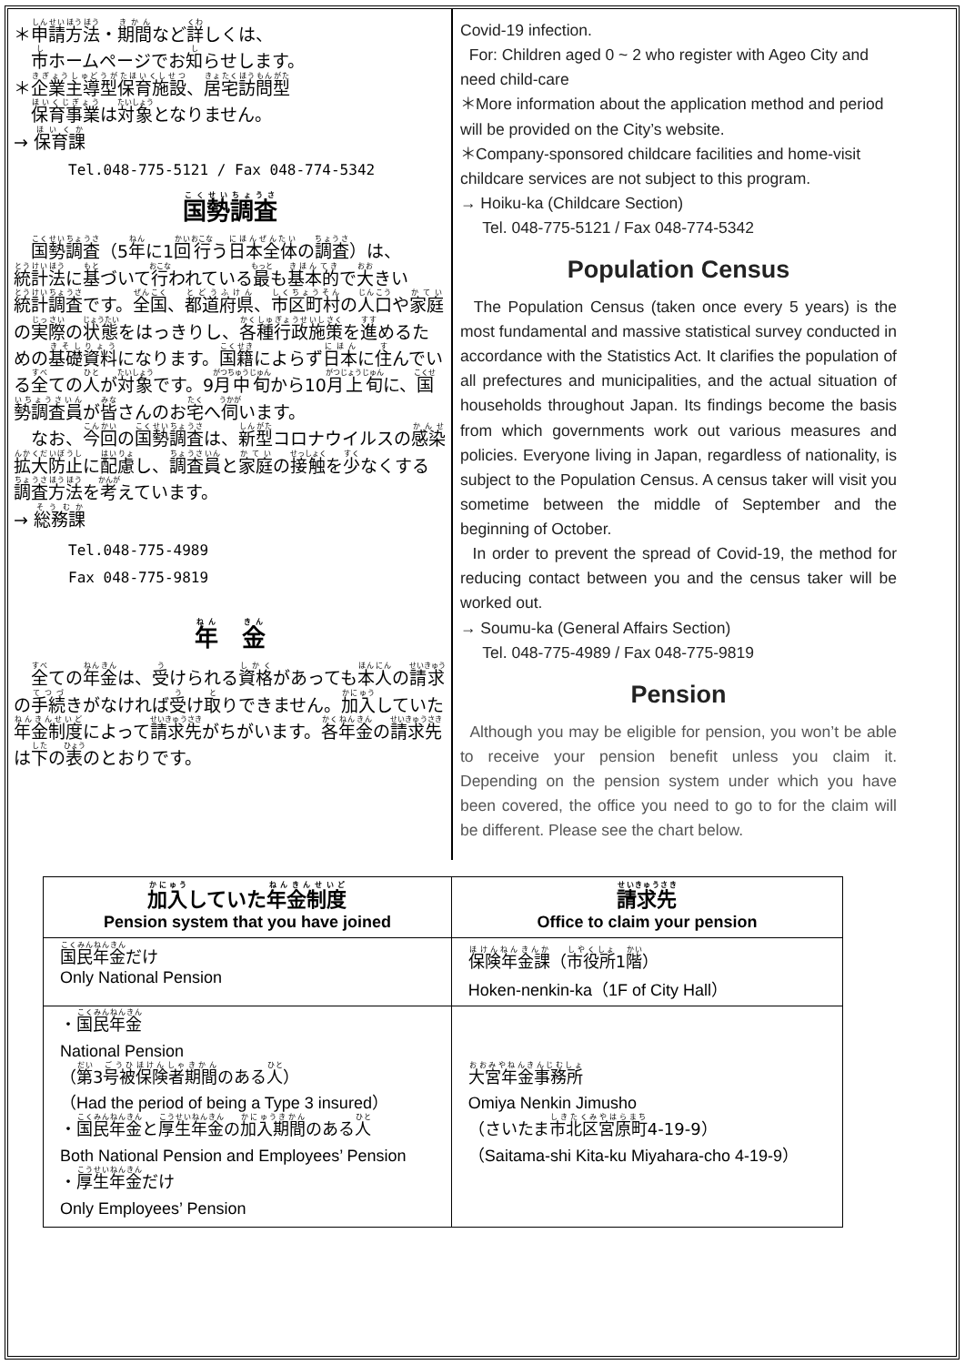＊申請方法・期間など詳しくは、
　市ホームページでお知らせします。
＊企業主導型保育施設、居宅訪問型
　保育事業は対象となりません。
→ 保育課
Tel.048-775-5121 / Fax 048-774-5342
国勢調査
　国勢調査（5年に1回行う日本全体の調査）は、統計法に基づいて行われている最も基本的で大きい統計調査です。全国、都道府県、市区町村の人口や家庭の実際の状態をはっきりし、各種行政施策を進めるための基礎資料になります。国籍によらず日本に住んでいる全ての人が対象です。9月中旬から10月上旬に、国勢調査員が皆さんのお宅へ伺います。
　なお、今回の国勢調査は、新型コロナウイルスの感染拡大防止に配慮し、調査員と家庭の接触を少なくする調査方法を考えています。
→ 総務課
Tel.048-775-4989
Fax 048-775-9819
年　金
　全ての年金は、受けられる資格があっても本人の請求の手続きがなければ受け取りできません。加入していた年金制度によって請求先がちがいます。各年金の請求先は下の表のとおりです。
Covid-19 infection.
For: Children aged 0 ~ 2 who register with Ageo City and need child-care
＊More information about the application method and period will be provided on the City’s website.
＊Company-sponsored childcare facilities and home-visit childcare services are not subject to this program.
→ Hoiku-ka (Childcare Section)
Tel. 048-775-5121 / Fax 048-774-5342
Population Census
The Population Census (taken once every 5 years) is the most fundamental and massive statistical survey conducted in accordance with the Statistics Act. It clarifies the population of all prefectures and municipalities, and the actual situation of households throughout Japan. Its findings become the basis from which governments work out various measures and policies. Everyone living in Japan, regardless of nationality, is subject to the Population Census. A census taker will visit you sometime between the middle of September and the beginning of October.
In order to prevent the spread of Covid-19, the method for reducing contact between you and the census taker will be worked out.
→ Soumu-ka (General Affairs Section)
Tel. 048-775-4989 / Fax 048-775-9819
Pension
Although you may be eligible for pension, you won’t be able to receive your pension benefit unless you claim it. Depending on the pension system under which you have been covered, the office you need to go to for the claim will be different. Please see the chart below.
| 加入 していた 年金制度 Pension system that you have joined | 請求先 Office to claim your pension |
| --- | --- |
| 国民年金 だけ Only National Pension | 保険年金課 （ 市役所 1 階 ） Hoken-nenkin-ka（1F of City Hall） |
| ・ 国民年金 National Pension （ 第 3 号被保険者期間 のある 人 ） （Had the period of being a Type 3 insured） ・ 国民年金 と 厚生年金 の 加入期間 のある 人 Both National Pension and Employees’ Pension ・ 厚生年金 だけ Only Employees’ Pension | 大宮年金事務所 Omiya Nenkin Jimusho （さいたま 市北区宮原町 4-19-9） （Saitama-shi Kita-ku Miyahara-cho 4-19-9） |